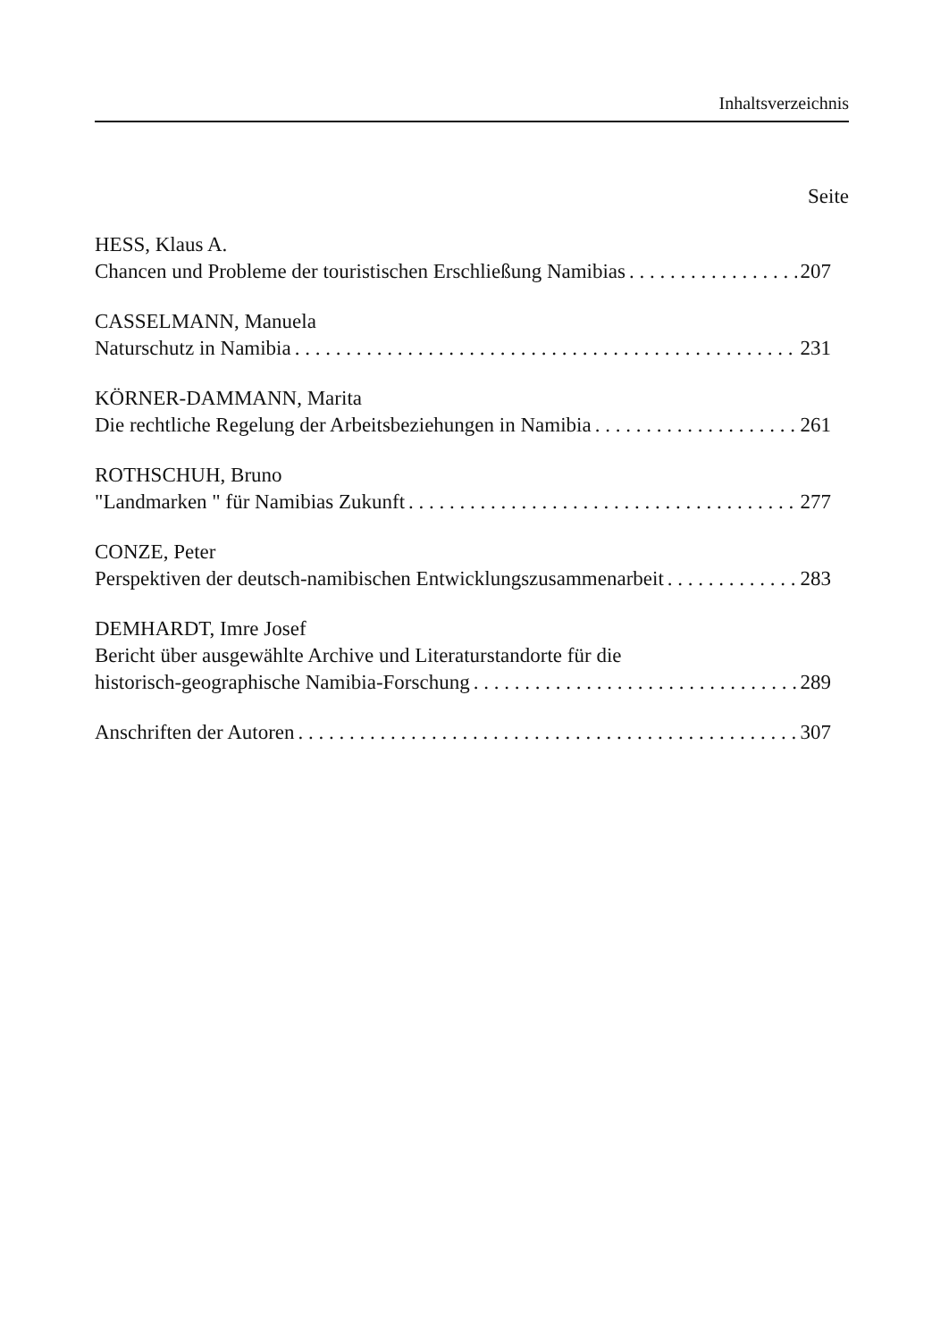Inhaltsverzeichnis
Seite
HESS, Klaus A.
Chancen und Probleme der touristischen Erschließung Namibias 207
CASSELMANN, Manuela
Naturschutz in Namibia 231
KÖRNER-DAMMANN, Marita
Die rechtliche Regelung der Arbeitsbeziehungen in Namibia 261
ROTHSCHUH, Bruno
"Landmarken " für Namibias Zukunft 277
CONZE, Peter
Perspektiven der deutsch-namibischen Entwicklungszusammenarbeit 283
DEMHARDT, Imre Josef
Bericht über ausgewählte Archive und Literaturstandorte für die
historisch-geographische Namibia-Forschung 289
Anschriften der Autoren 307